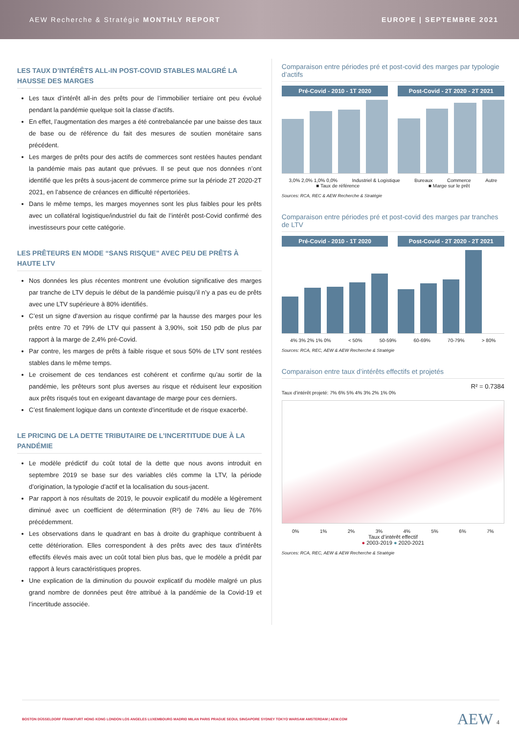AEW Recherche & Stratégie MONTHLY REPORT EUROPE | SEPTEMBRE 2021
LES TAUX D’INTÉRÊTS ALL-IN POST-COVID STABLES MALGRÉ LA HAUSSE DES MARGES
Les taux d’intérêt all-in des prêts pour de l’immobilier tertiaire ont peu évolué pendant la pandémie quelque soit la classe d’actifs.
En effet, l’augmentation des marges a été contrebalancée par une baisse des taux de base ou de référence du fait des mesures de soutien monétaire sans précédent.
Les marges de prêts pour des actifs de commerces sont restées hautes pendant la pandémie mais pas autant que prévues. Il se peut que nos données n’ont identifié que les prêts à sous-jacent de commerce prime sur la période 2T 2020-2T 2021, en l’absence de créances en difficulté répertoriées.
Dans le même temps, les marges moyennes sont les plus faibles pour les prêts avec un collatéral logistique/industriel du fait de l’intérêt post-Covid confirmé des investisseurs pour cette catégorie.
LES PRÊTEURS EN MODE “SANS RISQUE” AVEC PEU DE PRÊTS À HAUTE LTV
Nos données les plus récentes montrent une évolution significative des marges par tranche de LTV depuis le début de la pandémie puisqu’il n’y a pas eu de prêts avec une LTV supérieure à 80% identifiés.
C’est un signe d’aversion au risque confirmé par la hausse des marges pour les prêts entre 70 et 79% de LTV qui passent à 3,90%, soit 150 pdb de plus par rapport à la marge de 2,4% pré-Covid.
Par contre, les marges de prêts à faible risque et sous 50% de LTV sont restées stables dans le même temps.
Le croisement de ces tendances est cohérent et confirme qu’au sortir de la pandémie, les prêteurs sont plus averses au risque et réduisent leur exposition aux prêts risqués tout en exigeant davantage de marge pour ces derniers.
C’est finalement logique dans un contexte d’incertitude et de risque exacerbé.
LE PRICING DE LA DETTE TRIBUTAIRE DE L’INCERTITUDE DUE À LA PANDÉMIE
Le modèle prédictif du coût total de la dette que nous avons introduit en septembre 2019 se base sur des variables clés comme la LTV, la période d’origination, la typologie d’actif et la localisation du sous-jacent.
Par rapport à nos résultats de 2019, le pouvoir explicatif du modèle a légèrement diminué avec un coefficient de détermination (R²) de 74% au lieu de 76% précédemment.
Les observations dans le quadrant en bas à droite du graphique contribuent à cette détérioration. Elles correspondent à des prêts avec des taux d’intérêts effectifs élevés mais avec un coût total bien plus bas, que le modèle a prédit par rapport à leurs caractéristiques propres.
Une explication de la diminution du pouvoir explicatif du modèle malgré un plus grand nombre de données peut être attribué à la pandémie de la Covid-19 et l’incertitude associée.
Comparaison entre périodes pré et post-covid des marges par typologie d’actifs
Pré-Covid - 2010 - 1T 2020 Post-Covid - 2T 2020 - 2T 2021
3,0% 2,0% 1,0% 0,0% Industriel & Logistique Bureaux Commerce Autre
■ Taux de référence ■ Marge sur le prêt
Sources: RCA, REC & AEW Recherche & Stratégie
Comparaison entre périodes pré et post-covid des marges par tranches de LTV
Pré-Covid - 2010 - 1T 2020 Post-Covid - 2T 2020 - 2T 2021
4% 3% 2% 1% 0% < 50% 50-59% 60-69% 70-79% > 80%
Sources: RCA, REC, AEW & AEW Recherche & Stratégie
Comparaison entre taux d’intérêts effectifs et projetés
R² = 0.7384
Taux d’intérêt projeté: 7% 6% 5% 4% 3% 2% 1% 0%
0% 1% 2% 3% 4% 5% 6% 7%
Taux d’intérêt effectif
● 2003-2019 ● 2020-2021
Sources: RCA, REC, AEW & AEW Recherche & Stratégie
BOSTON DÜSSELDORF FRANKFURT HONG KONG LONDON LOS ANGELES LUXEMBOURG MADRID MILAN PARIS PRAGUE SEOUL SINGAPORE SYDNEY TOKYO WARSAW AMSTERDAM | AEW.COM AEW 4